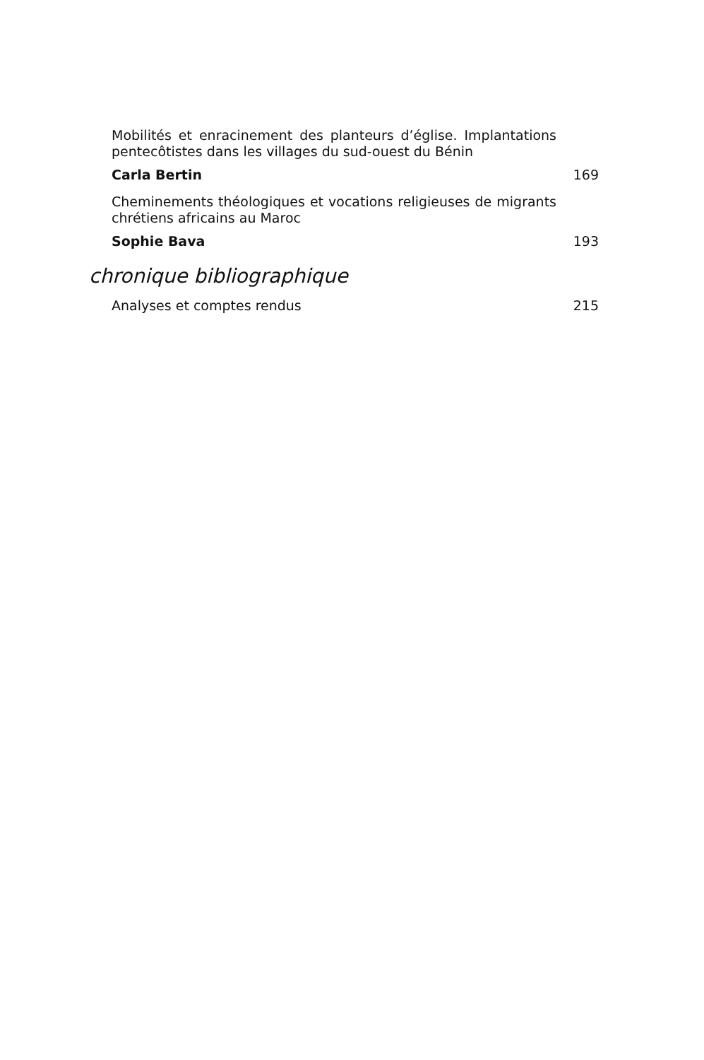Mobilités et enracinement des planteurs d’église. Implantations pentecôtistes dans les villages du sud-ouest du Bénin
Carla Bertin 169
Cheminements théologiques et vocations religieuses de migrants chrétiens africains au Maroc
Sophie Bava 193
chronique bibliographique
Analyses et comptes rendus 215